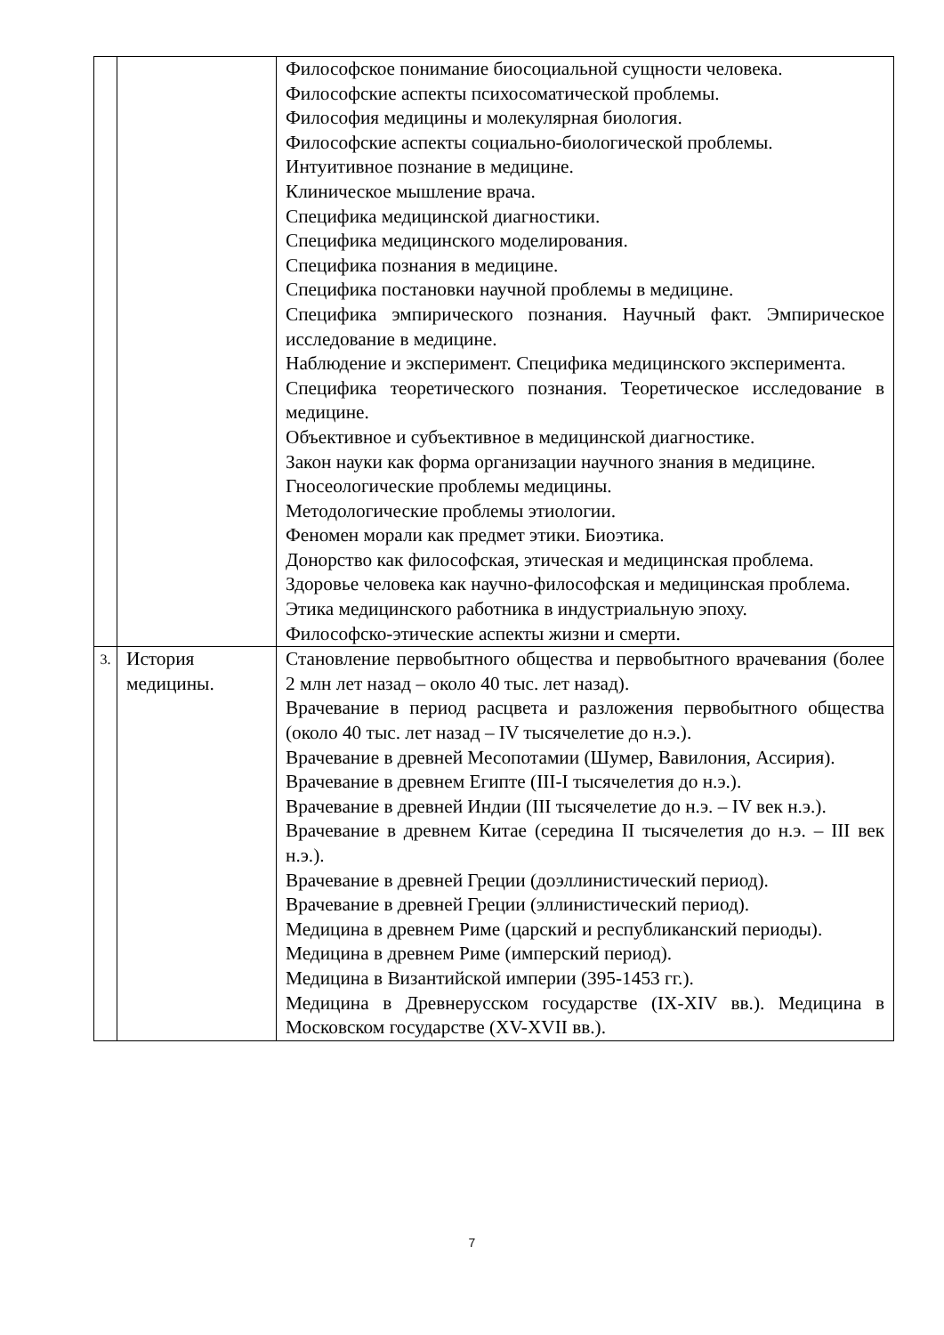| | | Философское понимание биосоциальной сущности человека. Философские аспекты психосоматической проблемы. Философия медицины и молекулярная биология. Философские аспекты социально-биологической проблемы. Интуитивное познание в медицине. Клиническое мышление врача. Специфика медицинской диагностики. Специфика медицинского моделирования. Специфика познания в медицине. Специфика постановки научной проблемы в медицине. Специфика эмпирического познания. Научный факт. Эмпирическое исследование в медицине. Наблюдение и эксперимент. Специфика медицинского эксперимента. Специфика теоретического познания. Теоретическое исследование в медицине. Объективное и субъективное в медицинской диагностике. Закон науки как форма организации научного знания в медицине. Гносеологические проблемы медицины. Методологические проблемы этиологии. Феномен морали как предмет этики. Биоэтика. Донорство как философская, этическая и медицинская проблема. Здоровье человека как научно-философская и медицинская проблема. Этика медицинского работника в индустриальную эпоху. Философско-этические аспекты жизни и смерти. |
| 3. | История медицины. | Становление первобытного общества и первобытного врачевания (более 2 млн лет назад – около 40 тыс. лет назад). Врачевание в период расцвета и разложения первобытного общества (около 40 тыс. лет назад – IV тысячелетие до н.э.). Врачевание в древней Месопотамии (Шумер, Вавилония, Ассирия). Врачевание в древнем Египте (III-I тысячелетия до н.э.). Врачевание в древней Индии (III тысячелетие до н.э. – IV век н.э.). Врачевание в древнем Китае (середина II тысячелетия до н.э. – III век н.э.). Врачевание в древней Греции (доэллинистический период). Врачевание в древней Греции (эллинистический период). Медицина в древнем Риме (царский и республиканский периоды). Медицина в древнем Риме (имперский период). Медицина в Византийской империи (395-1453 гг.). Медицина в Древнерусском государстве (IX-XIV вв.). Медицина в Московском государстве (XV-XVII вв.). |
7